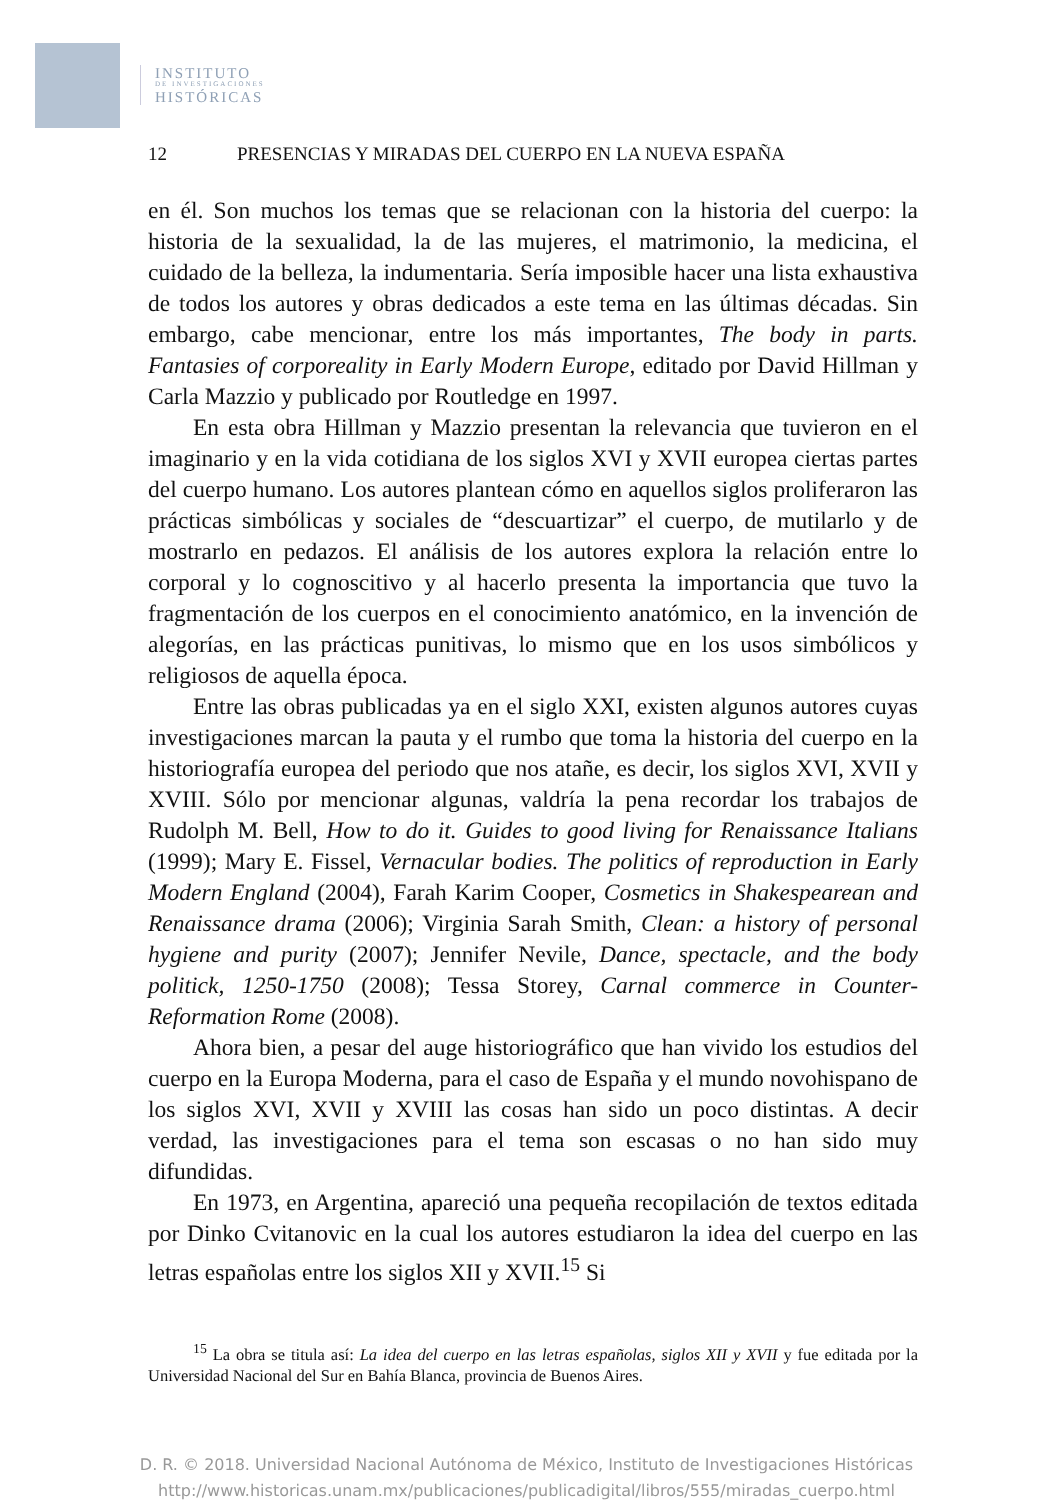INSTITUTO
DE INVESTIGACIONES
HISTÓRICAS
12 PRESENCIAS Y MIRADAS DEL CUERPO EN LA NUEVA ESPAÑA
en él. Son muchos los temas que se relacionan con la historia del cuerpo: la historia de la sexualidad, la de las mujeres, el matrimonio, la medicina, el cuidado de la belleza, la indumentaria. Sería imposible hacer una lista exhaustiva de todos los autores y obras dedicados a este tema en las últimas décadas. Sin embargo, cabe mencionar, entre los más importantes, The body in parts. Fantasies of corporeality in Early Modern Europe, editado por David Hillman y Carla Mazzio y publicado por Routledge en 1997.
En esta obra Hillman y Mazzio presentan la relevancia que tuvieron en el imaginario y en la vida cotidiana de los siglos XVI y XVII europea ciertas partes del cuerpo humano. Los autores plantean cómo en aquellos siglos proliferaron las prácticas simbólicas y sociales de “descuartizar” el cuerpo, de mutilarlo y de mostrarlo en pedazos. El análisis de los autores explora la relación entre lo corporal y lo cognoscitivo y al hacerlo presenta la importancia que tuvo la fragmentación de los cuerpos en el conocimiento anatómico, en la invención de alegorías, en las prácticas punitivas, lo mismo que en los usos simbólicos y religiosos de aquella época.
Entre las obras publicadas ya en el siglo XXI, existen algunos autores cuyas investigaciones marcan la pauta y el rumbo que toma la historia del cuerpo en la historiografía europea del periodo que nos atañe, es decir, los siglos XVI, XVII y XVIII. Sólo por mencionar algunas, valdría la pena recordar los trabajos de Rudolph M. Bell, How to do it. Guides to good living for Renaissance Italians (1999); Mary E. Fissel, Vernacular bodies. The politics of reproduction in Early Modern England (2004), Farah Karim Cooper, Cosmetics in Shakespearean and Renaissance drama (2006); Virginia Sarah Smith, Clean: a history of personal hygiene and purity (2007); Jennifer Nevile, Dance, spectacle, and the body politick, 1250-1750 (2008); Tessa Storey, Carnal commerce in Counter-Reformation Rome (2008).
Ahora bien, a pesar del auge historiográfico que han vivido los estudios del cuerpo en la Europa Moderna, para el caso de España y el mundo novohispano de los siglos XVI, XVII y XVIII las cosas han sido un poco distintas. A decir verdad, las investigaciones para el tema son escasas o no han sido muy difundidas.
En 1973, en Argentina, apareció una pequeña recopilación de textos editada por Dinko Cvitanovic en la cual los autores estudiaron la idea del cuerpo en las letras españolas entre los siglos XII y XVII.<sup>15</sup> Si
<sup>15</sup> La obra se titula así: La idea del cuerpo en las letras españolas, siglos XII y XVII y fue editada por la Universidad Nacional del Sur en Bahía Blanca, provincia de Buenos Aires.
D. R. © 2018. Universidad Nacional Autónoma de México, Instituto de Investigaciones Históricas
http://www.historicas.unam.mx/publicaciones/publicadigital/libros/555/miradas_cuerpo.html